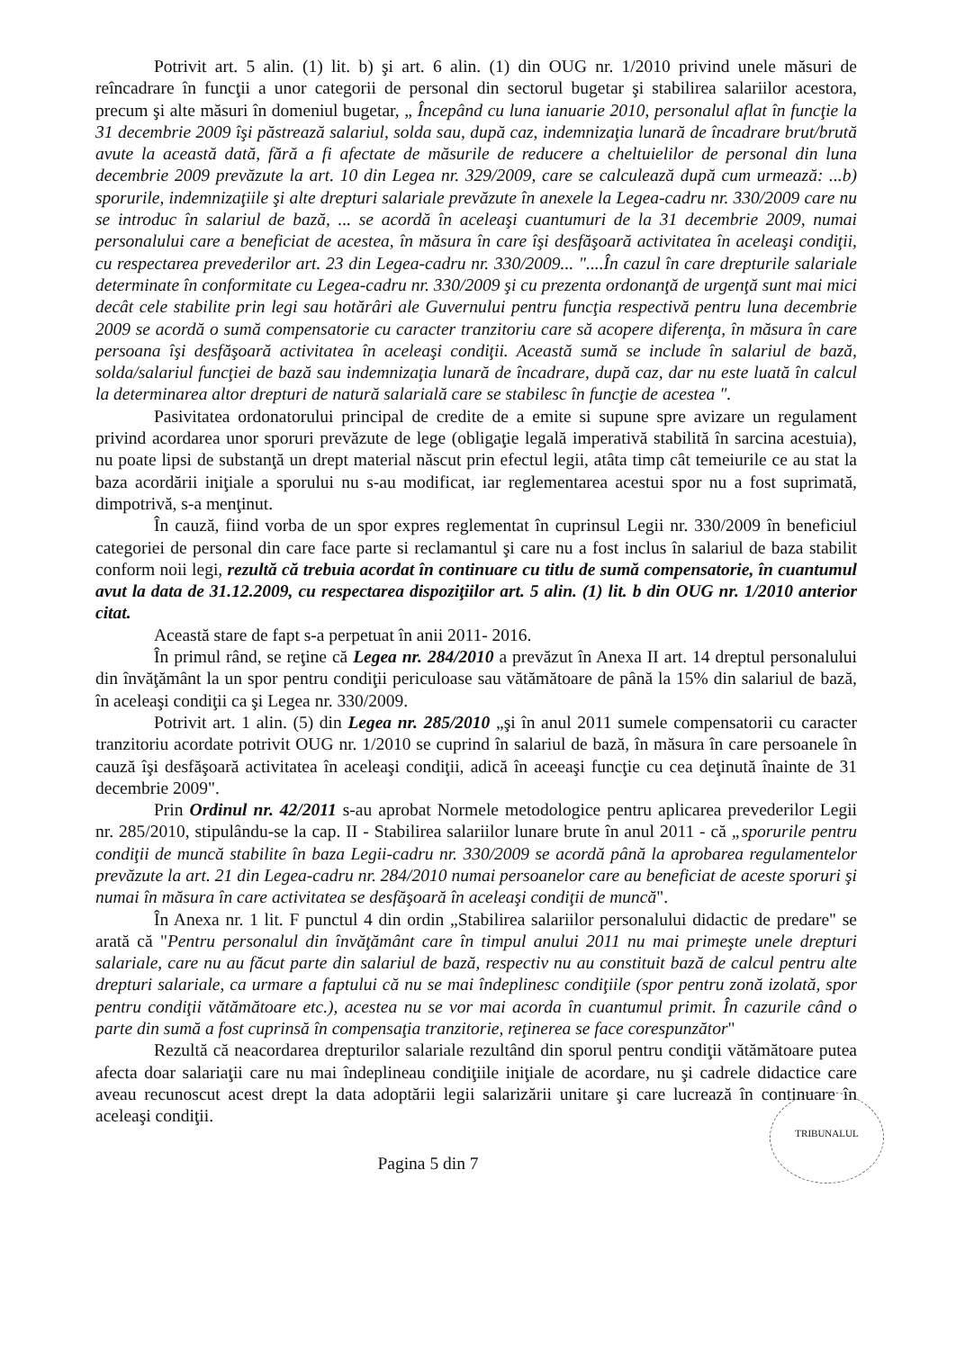Potrivit art. 5 alin. (1) lit. b) şi art. 6 alin. (1) din OUG nr. 1/2010 privind unele măsuri de reîncadrare în funcţii a unor categorii de personal din sectorul bugetar şi stabilirea salariilor acestora, precum şi alte măsuri în domeniul bugetar, „ Începând cu luna ianuarie 2010, personalul aflat în funcţie la 31 decembrie 2009 îşi păstrează salariul, solda sau, după caz, indemnizaţia lunară de încadrare brut/brută avute la această dată, fără a fi afectate de măsurile de reducere a cheltuielilor de personal din luna decembrie 2009 prevăzute la art. 10 din Legea nr. 329/2009, care se calculează după cum urmează: ...b) sporurile, indemnizaţiile şi alte drepturi salariale prevăzute în anexele la Legea-cadru nr. 330/2009 care nu se introduc în salariul de bază, ... se acordă în aceleaşi cuantumuri de la 31 decembrie 2009, numai personalului care a beneficiat de acestea, în măsura în care îşi desfăşoară activitatea în aceleaşi condiţii, cu respectarea prevederilor art. 23 din Legea-cadru nr. 330/2009... "....În cazul în care drepturile salariale determinate în conformitate cu Legea-cadru nr. 330/2009 şi cu prezenta ordonanţă de urgenţă sunt mai mici decât cele stabilite prin legi sau hotărâri ale Guvernului pentru funcţia respectivă pentru luna decembrie 2009 se acordă o sumă compensatorie cu caracter tranzitoriu care să acopere diferenţa, în măsura în care persoana îşi desfăşoară activitatea în aceleaşi condiţii. Această sumă se include în salariul de bază, solda/salariul funcţiei de bază sau indemnizaţia lunară de încadrare, după caz, dar nu este luată în calcul la determinarea altor drepturi de natură salarială care se stabilesc în funcţie de acestea ".
Pasivitatea ordonatorului principal de credite de a emite si supune spre avizare un regulament privind acordarea unor sporuri prevăzute de lege (obligaţie legală imperativă stabilită în sarcina acestuia), nu poate lipsi de substanţă un drept material născut prin efectul legii, atâta timp cât temeiurile ce au stat la baza acordării iniţiale a sporului nu s-au modificat, iar reglementarea acestui spor nu a fost suprimată, dimpotrivă, s-a menţinut.
În cauză, fiind vorba de un spor expres reglementat în cuprinsul Legii nr. 330/2009 în beneficiul categoriei de personal din care face parte si reclamantul şi care nu a fost inclus în salariul de baza stabilit conform noii legi, rezultă că trebuia acordat în continuare cu titlu de sumă compensatorie, în cuantumul avut la data de 31.12.2009, cu respectarea dispoziţiilor art. 5 alin. (1) lit. b din OUG nr. 1/2010 anterior citat.
Această stare de fapt s-a perpetuat în anii 2011- 2016.
În primul rând, se reţine că Legea nr. 284/2010 a prevăzut în Anexa II art. 14 dreptul personalului din învăţământ la un spor pentru condiţii periculoase sau vătămătoare de până la 15% din salariul de bază, în aceleaşi condiţii ca şi Legea nr. 330/2009.
Potrivit art. 1 alin. (5) din Legea nr. 285/2010 „şi în anul 2011 sumele compensatorii cu caracter tranzitoriu acordate potrivit OUG nr. 1/2010 se cuprind în salariul de bază, în măsura în care persoanele în cauză îşi desfăşoară activitatea în aceleaşi condiţii, adică în aceeaşi funcţie cu cea deţinută înainte de 31 decembrie 2009".
Prin Ordinul nr. 42/2011 s-au aprobat Normele metodologice pentru aplicarea prevederilor Legii nr. 285/2010, stipulându-se la cap. II - Stabilirea salariilor lunare brute în anul 2011 - că „sporurile pentru condiţii de muncă stabilite în baza Legii-cadru nr. 330/2009 se acordă până la aprobarea regulamentelor prevăzute la art. 21 din Legea-cadru nr. 284/2010 numai persoanelor care au beneficiat de aceste sporuri şi numai în măsura în care activitatea se desfăşoară în aceleaşi condiţii de muncă".
În Anexa nr. 1 lit. F punctul 4 din ordin „Stabilirea salariilor personalului didactic de predare" se arată că "Pentru personalul din învăţământ care în timpul anului 2011 nu mai primeşte unele drepturi salariale, care nu au făcut parte din salariul de bază, respectiv nu au constituit bază de calcul pentru alte drepturi salariale, ca urmare a faptului că nu se mai îndeplinesc condiţiile (spor pentru zonă izolată, spor pentru condiţii vătămătoare etc.), acestea nu se vor mai acorda în cuantumul primit. În cazurile când o parte din sumă a fost cuprinsă în compensaţia tranzitorie, reţinerea se face corespunzător"
Rezultă că neacordarea drepturilor salariale rezultând din sporul pentru condiţii vătămătoare putea afecta doar salariaţii care nu mai îndeplineau condiţiile iniţiale de acordare, nu şi cadrele didactice care aveau recunoscut acest drept la data adoptării legii salarizării unitare şi care lucrează în continuare în aceleaşi condiţii.
TRIBUNALUL
Pagina 5 din 7